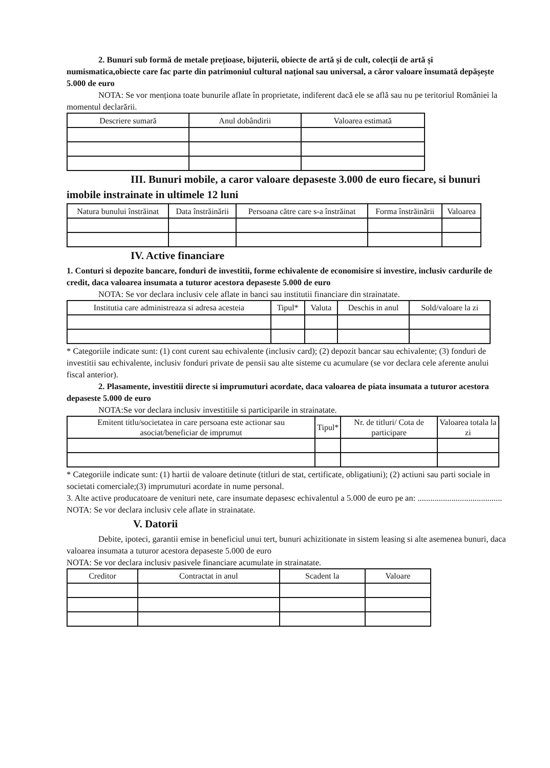2. Bunuri sub formă de metale prețioase, bijuterii, obiecte de artă și de cult, colecții de artă și numismatica,obiecte care fac parte din patrimoniul cultural național sau universal, a căror valoare însumată depășește 5.000 de euro
NOTA: Se vor menționa toate bunurile aflate în proprietate, indiferent dacă ele se află sau nu pe teritoriul României la momentul declarării.
| Descriere sumară | Anul dobândirii | Valoarea estimată |
| --- | --- | --- |
III. Bunuri mobile, a caror valoare depaseste 3.000 de euro fiecare, si bunuri imobile instrainate in ultimele 12 luni
| Natura bunului înstrăinat | Data înstrăinării | Persoana către care s-a înstrăinat | Forma înstrăinării | Valoarea |
| --- | --- | --- | --- | --- |
IV. Active financiare
1. Conturi si depozite bancare, fonduri de investitii, forme echivalente de economisire si investire, inclusiv cardurile de credit, daca valoarea insumata a tuturor acestora depaseste 5.000 de euro
NOTA: Se vor declara inclusiv cele aflate in banci sau institutii financiare din strainatate.
| Institutia care administreaza si adresa acesteia | Tipul* | Valuta | Deschis in anul | Sold/valoare la zi |
| --- | --- | --- | --- | --- |
* Categoriile indicate sunt: (1) cont curent sau echivalente (inclusiv card); (2) depozit bancar sau echivalente; (3) fonduri de investitii sau echivalente, inclusiv fonduri private de pensii sau alte sisteme cu acumulare (se vor declara cele aferente anului fiscal anterior).
2. Plasamente, investitii directe si imprumuturi acordate, daca valoarea de piata insumata a tuturor acestora depaseste 5.000 de euro
NOTA:Se vor declara inclusiv investitiile si participarile in strainatate.
| Emitent titlu/societatea in care persoana este actionar sau asociat/beneficiar de imprumut | Tipul* | Nr. de titluri/ Cota de participare | Valoarea totala la zi |
| --- | --- | --- | --- |
* Categoriile indicate sunt: (1) hartii de valoare detinute (titluri de stat, certificate, obligatiuni); (2) actiuni sau parti sociale in societati comerciale;(3) imprumuturi acordate in nume personal.
3. Alte active producatoare de venituri nete, care insumate depasesc echivalentul a 5.000 de euro pe an: ........................................
NOTA: Se vor declara inclusiv cele aflate in strainatate.
V. Datorii
Debite, ipoteci, garantii emise in beneficiul unui tert, bunuri achizitionate in sistem leasing si alte asemenea bunuri, daca valoarea insumata a tuturor acestora depaseste 5.000 de euro
NOTA: Se vor declara inclusiv pasivele financiare acumulate in strainatate.
| Creditor | Contractat in anul | Scadent la | Valoare |
| --- | --- | --- | --- |